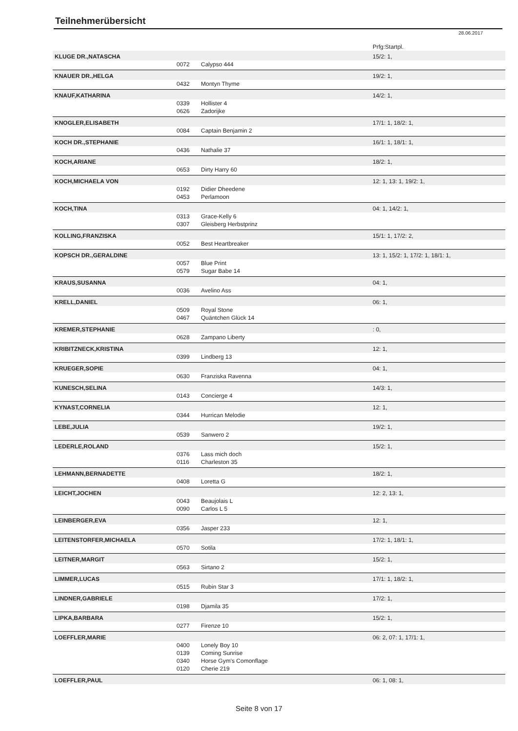Teilnehmerübersicht
28.06.2017
| | | | Prfg:Startpl. |
| KLUGE DR.,NATASCHA | | | 15/2: 1, |
| | 0072 | Calypso 444 | |
| KNAUER DR.,HELGA | | | 19/2: 1, |
| | 0432 | Montyn Thyme | |
| KNAUF,KATHARINA | | | 14/2: 1, |
| | 0339 | Hollister 4 | |
| | 0626 | Zadorijke | |
| KNOGLER,ELISABETH | | | 17/1: 1, 18/2: 1, |
| | 0084 | Captain Benjamin 2 | |
| KOCH DR.,STEPHANIE | | | 16/1: 1, 18/1: 1, |
| | 0436 | Nathalie 37 | |
| KOCH,ARIANE | | | 18/2: 1, |
| | 0653 | Dirty Harry 60 | |
| KOCH,MICHAELA VON | | | 12: 1, 13: 1, 19/2: 1, |
| | 0192 | Didier Dheedene | |
| | 0453 | Perlamoon | |
| KOCH,TINA | | | 04: 1, 14/2: 1, |
| | 0313 | Grace-Kelly 6 | |
| | 0307 | Gleisberg Herbstprinz | |
| KOLLING,FRANZISKA | | | 15/1: 1, 17/2: 2, |
| | 0052 | Best Heartbreaker | |
| KOPSCH DR.,GERALDINE | | | 13: 1, 15/2: 1, 17/2: 1, 18/1: 1, |
| | 0057 | Blue Print | |
| | 0579 | Sugar Babe 14 | |
| KRAUS,SUSANNA | | | 04: 1, |
| | 0036 | Avelino Ass | |
| KRELL,DANIEL | | | 06: 1, |
| | 0509 | Royal Stone | |
| | 0467 | Quäntchen Glück 14 | |
| KREMER,STEPHANIE | | | : 0, |
| | 0628 | Zampano Liberty | |
| KRIBITZNECK,KRISTINA | | | 12: 1, |
| | 0399 | Lindberg 13 | |
| KRUEGER,SOPIE | | | 04: 1, |
| | 0630 | Franziska Ravenna | |
| KUNESCH,SELINA | | | 14/3: 1, |
| | 0143 | Concierge 4 | |
| KYNAST,CORNELIA | | | 12: 1, |
| | 0344 | Hurrican Melodie | |
| LEBE,JULIA | | | 19/2: 1, |
| | 0539 | Sanwero 2 | |
| LEDERLE,ROLAND | | | 15/2: 1, |
| | 0376 | Lass mich doch | |
| | 0116 | Charleston 35 | |
| LEHMANN,BERNADETTE | | | 18/2: 1, |
| | 0408 | Loretta G | |
| LEICHT,JOCHEN | | | 12: 2, 13: 1, |
| | 0043 | Beaujolais L | |
| | 0090 | Carlos L 5 | |
| LEINBERGER,EVA | | | 12: 1, |
| | 0356 | Jasper 233 | |
| LEITENSTORFER,MICHAELA | | | 17/2: 1, 18/1: 1, |
| | 0570 | Sotila | |
| LEITNER,MARGIT | | | 15/2: 1, |
| | 0563 | Sirtano 2 | |
| LIMMER,LUCAS | | | 17/1: 1, 18/2: 1, |
| | 0515 | Rubin Star 3 | |
| LINDNER,GABRIELE | | | 17/2: 1, |
| | 0198 | Djamila 35 | |
| LIPKA,BARBARA | | | 15/2: 1, |
| | 0277 | Firenze 10 | |
| LOEFFLER,MARIE | | | 06: 2, 07: 1, 17/1: 1, |
| | 0400 | Lonely Boy 10 | |
| | 0139 | Coming Sunrise | |
| | 0340 | Horse Gym's Comonflage | |
| | 0120 | Cherie 219 | |
| LOEFFLER,PAUL | | | 06: 1, 08: 1, |
Seite 8 von 17